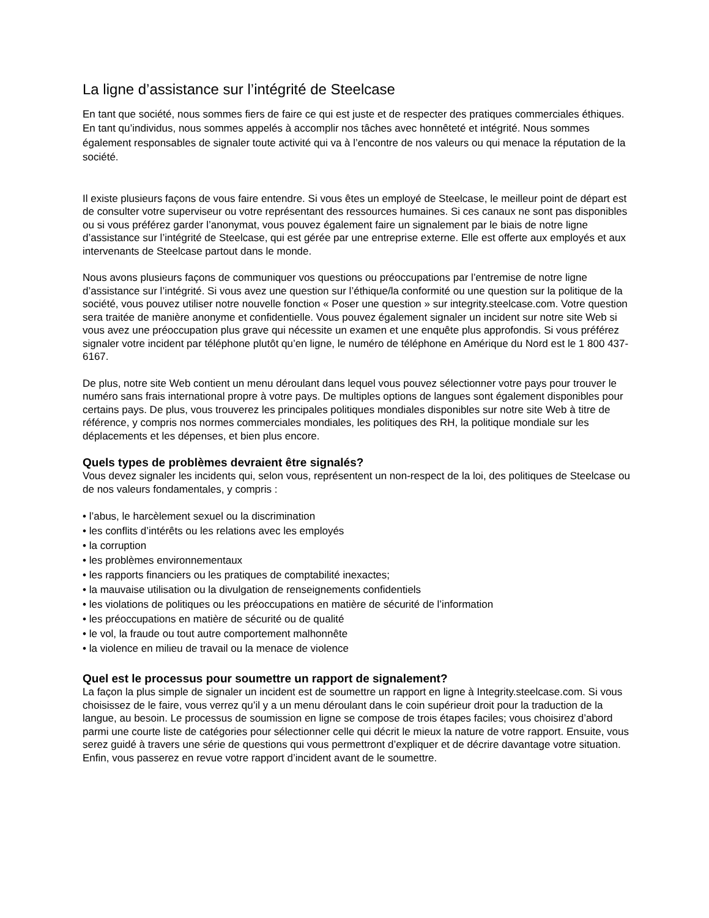La ligne d’assistance sur l’intégrité de Steelcase
En tant que société, nous sommes fiers de faire ce qui est juste et de respecter des pratiques commerciales éthiques. En tant qu’individus, nous sommes appelés à accomplir nos tâches avec honnêteté et intégrité. Nous sommes également responsables de signaler toute activité qui va à l’encontre de nos valeurs ou qui menace la réputation de la société.
Il existe plusieurs façons de vous faire entendre. Si vous êtes un employé de Steelcase, le meilleur point de départ est de consulter votre superviseur ou votre représentant des ressources humaines. Si ces canaux ne sont pas disponibles ou si vous préférez garder l’anonymat, vous pouvez également faire un signalement par le biais de notre ligne d’assistance sur l’intégrité de Steelcase, qui est gérée par une entreprise externe. Elle est offerte aux employés et aux intervenants de Steelcase partout dans le monde.
Nous avons plusieurs façons de communiquer vos questions ou préoccupations par l’entremise de notre ligne d’assistance sur l’intégrité. Si vous avez une question sur l’éthique/la conformité ou une question sur la politique de la société, vous pouvez utiliser notre nouvelle fonction « Poser une question » sur integrity.steelcase.com. Votre question sera traitée de manière anonyme et confidentielle. Vous pouvez également signaler un incident sur notre site Web si vous avez une préoccupation plus grave qui nécessite un examen et une enquête plus approfondis. Si vous préférez signaler votre incident par téléphone plutôt qu’en ligne, le numéro de téléphone en Amérique du Nord est le 1 800 437-6167.
De plus, notre site Web contient un menu déroulant dans lequel vous pouvez sélectionner votre pays pour trouver le numéro sans frais international propre à votre pays. De multiples options de langues sont également disponibles pour certains pays. De plus, vous trouverez les principales politiques mondiales disponibles sur notre site Web à titre de référence, y compris nos normes commerciales mondiales, les politiques des RH, la politique mondiale sur les déplacements et les dépenses, et bien plus encore.
Quels types de problèmes devraient être signalés?
Vous devez signaler les incidents qui, selon vous, représentent un non-respect de la loi, des politiques de Steelcase ou de nos valeurs fondamentales, y compris :
• l’abus, le harcèlement sexuel ou la discrimination
• les conflits d’intérêts ou les relations avec les employés
• la corruption
• les problèmes environnementaux
• les rapports financiers ou les pratiques de comptabilité inexactes;
• la mauvaise utilisation ou la divulgation de renseignements confidentiels
• les violations de politiques ou les préoccupations en matière de sécurité de l’information
• les préoccupations en matière de sécurité ou de qualité
• le vol, la fraude ou tout autre comportement malhonnête
• la violence en milieu de travail ou la menace de violence
Quel est le processus pour soumettre un rapport de signalement?
La façon la plus simple de signaler un incident est de soumettre un rapport en ligne à Integrity.steelcase.com. Si vous choisissez de le faire, vous verrez qu’il y a un menu déroulant dans le coin supérieur droit pour la traduction de la langue, au besoin. Le processus de soumission en ligne se compose de trois étapes faciles; vous choisirez d’abord parmi une courte liste de catégories pour sélectionner celle qui décrit le mieux la nature de votre rapport. Ensuite, vous serez guidé à travers une série de questions qui vous permettront d’expliquer et de décrire davantage votre situation. Enfin, vous passerez en revue votre rapport d’incident avant de le soumettre.